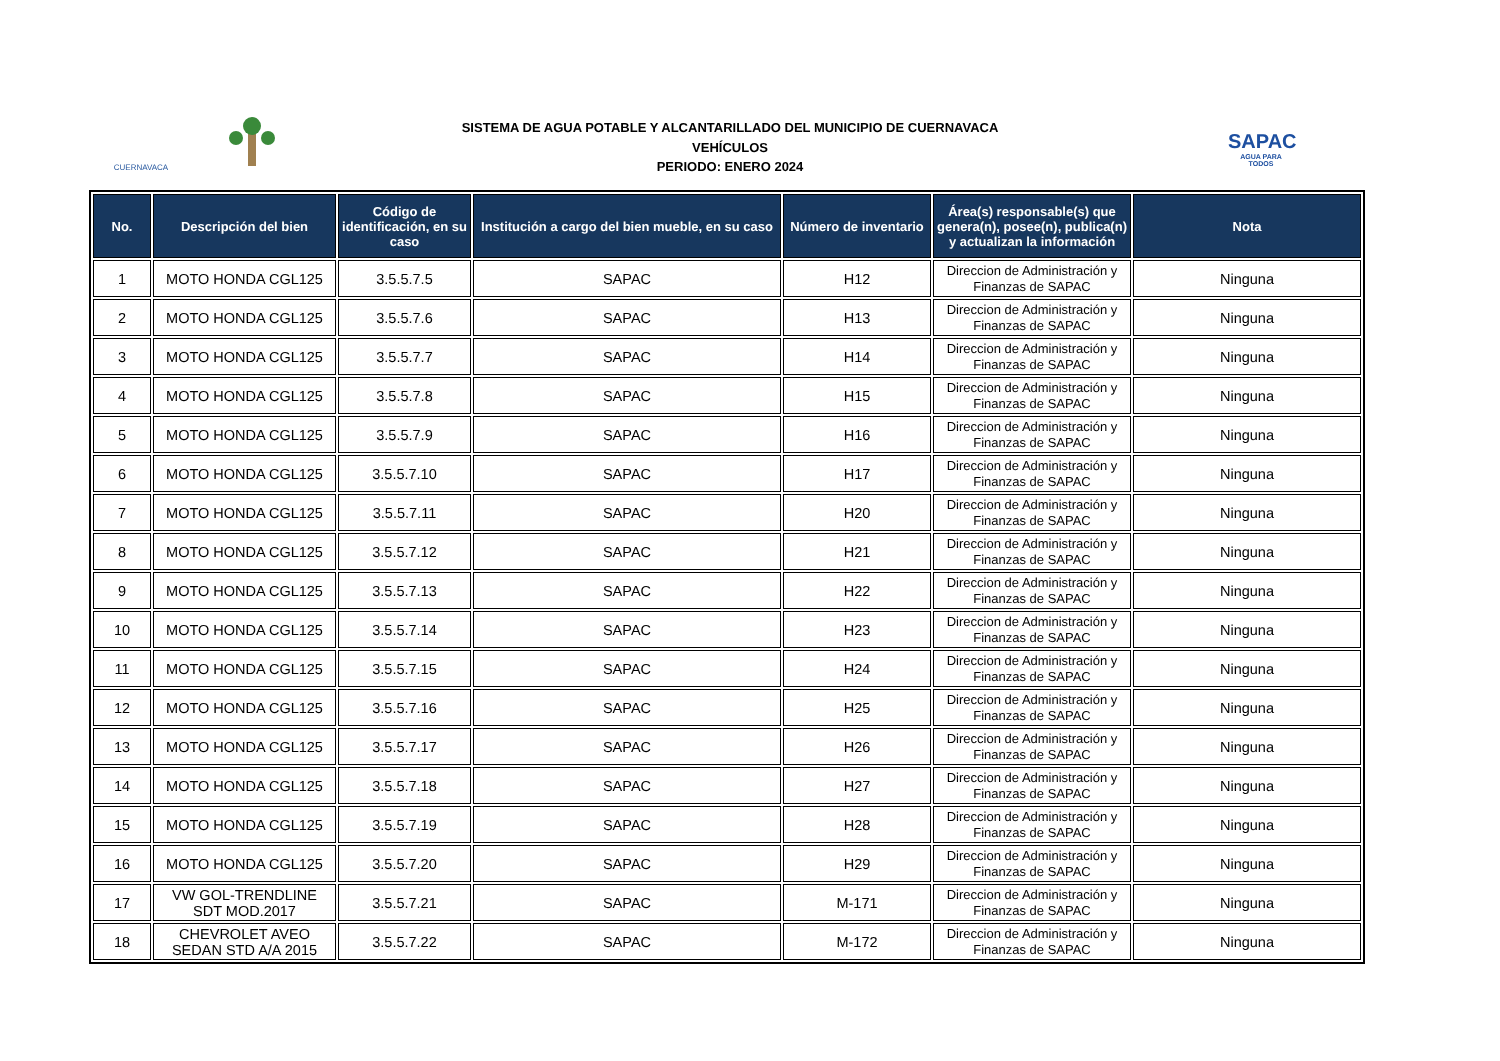CUERNAVACA
SAPAC
AGUA PARA TODOS
SISTEMA DE AGUA POTABLE Y ALCANTARILLADO DEL MUNICIPIO DE CUERNAVACA
VEHÍCULOS
PERIODO: ENERO 2024
| No. | Descripción del bien | Código de identificación, en su caso | Institución a cargo del bien mueble, en su caso | Número de inventario | Área(s) responsable(s) que genera(n), posee(n), publica(n) y actualizan la información | Nota |
| --- | --- | --- | --- | --- | --- | --- |
| 1 | MOTO HONDA CGL125 | 3.5.5.7.5 | SAPAC | H12 | Direccion de Administración y Finanzas de SAPAC | Ninguna |
| 2 | MOTO HONDA CGL125 | 3.5.5.7.6 | SAPAC | H13 | Direccion de Administración y Finanzas de SAPAC | Ninguna |
| 3 | MOTO HONDA CGL125 | 3.5.5.7.7 | SAPAC | H14 | Direccion de Administración y Finanzas de SAPAC | Ninguna |
| 4 | MOTO HONDA CGL125 | 3.5.5.7.8 | SAPAC | H15 | Direccion de Administración y Finanzas de SAPAC | Ninguna |
| 5 | MOTO HONDA CGL125 | 3.5.5.7.9 | SAPAC | H16 | Direccion de Administración y Finanzas de SAPAC | Ninguna |
| 6 | MOTO HONDA CGL125 | 3.5.5.7.10 | SAPAC | H17 | Direccion de Administración y Finanzas de SAPAC | Ninguna |
| 7 | MOTO HONDA CGL125 | 3.5.5.7.11 | SAPAC | H20 | Direccion de Administración y Finanzas de SAPAC | Ninguna |
| 8 | MOTO HONDA CGL125 | 3.5.5.7.12 | SAPAC | H21 | Direccion de Administración y Finanzas de SAPAC | Ninguna |
| 9 | MOTO HONDA CGL125 | 3.5.5.7.13 | SAPAC | H22 | Direccion de Administración y Finanzas de SAPAC | Ninguna |
| 10 | MOTO HONDA CGL125 | 3.5.5.7.14 | SAPAC | H23 | Direccion de Administración y Finanzas de SAPAC | Ninguna |
| 11 | MOTO HONDA CGL125 | 3.5.5.7.15 | SAPAC | H24 | Direccion de Administración y Finanzas de SAPAC | Ninguna |
| 12 | MOTO HONDA CGL125 | 3.5.5.7.16 | SAPAC | H25 | Direccion de Administración y Finanzas de SAPAC | Ninguna |
| 13 | MOTO HONDA CGL125 | 3.5.5.7.17 | SAPAC | H26 | Direccion de Administración y Finanzas de SAPAC | Ninguna |
| 14 | MOTO HONDA CGL125 | 3.5.5.7.18 | SAPAC | H27 | Direccion de Administración y Finanzas de SAPAC | Ninguna |
| 15 | MOTO HONDA CGL125 | 3.5.5.7.19 | SAPAC | H28 | Direccion de Administración y Finanzas de SAPAC | Ninguna |
| 16 | MOTO HONDA CGL125 | 3.5.5.7.20 | SAPAC | H29 | Direccion de Administración y Finanzas de SAPAC | Ninguna |
| 17 | VW GOL-TRENDLINE SDT MOD.2017 | 3.5.5.7.21 | SAPAC | M-171 | Direccion de Administración y Finanzas de SAPAC | Ninguna |
| 18 | CHEVROLET AVEO SEDAN STD A/A 2015 | 3.5.5.7.22 | SAPAC | M-172 | Direccion de Administración y Finanzas de SAPAC | Ninguna |